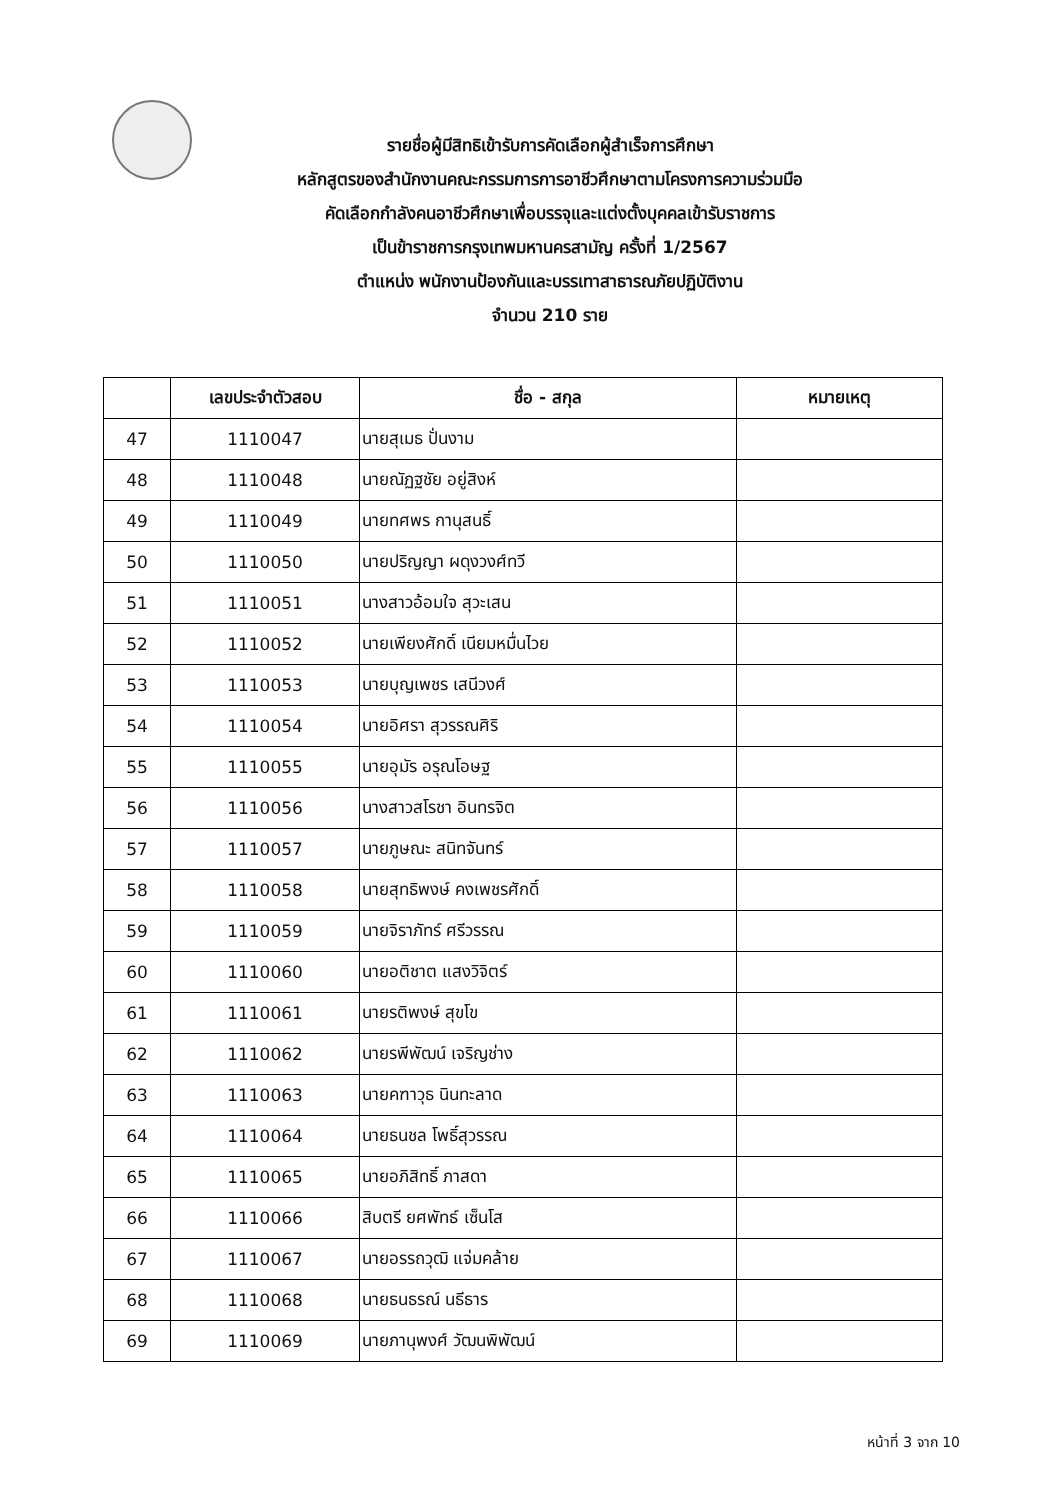รายชื่อผู้มีสิทธิเข้ารับการคัดเลือกผู้สำเร็จการศึกษา
หลักสูตรของสำนักงานคณะกรรมการการอาชีวศึกษาตามโครงการความร่วมมือ
คัดเลือกกำลังคนอาชีวศึกษาเพื่อบรรจุและแต่งตั้งบุคคลเข้ารับราชการ
เป็นข้าราชการกรุงเทพมหานครสามัญ ครั้งที่ 1/2567
ตำแหน่ง พนักงานป้องกันและบรรเทาสาธารณภัยปฏิบัติงาน
จำนวน 210 ราย
| | เลขประจำตัวสอบ | ชื่อ - สกุล | หมายเหตุ |
| --- | --- | --- | --- |
| 47 | 1110047 | นายสุเมธ ปั่นงาม | |
| 48 | 1110048 | นายณัฏฐชัย อยู่สิงห์ | |
| 49 | 1110049 | นายทศพร กานุสนธิ์ | |
| 50 | 1110050 | นายปริญญา ผดุงวงศ์ทวี | |
| 51 | 1110051 | นางสาวอ้อมใจ สุวะเสน | |
| 52 | 1110052 | นายเพียงศักดิ์ เนียมหมื่นไวย | |
| 53 | 1110053 | นายบุญเพชร เสนีวงศ์ | |
| 54 | 1110054 | นายอิศรา สุวรรณศิริ | |
| 55 | 1110055 | นายอุมัร อรุณโอษฐ | |
| 56 | 1110056 | นางสาวสโรชา อินทรจิต | |
| 57 | 1110057 | นายภูษณะ สนิทจันทร์ | |
| 58 | 1110058 | นายสุทธิพงษ์ คงเพชรศักดิ์ | |
| 59 | 1110059 | นายจิราภัทร์ ศรีวรรณ | |
| 60 | 1110060 | นายอติชาต แสงวิจิตร์ | |
| 61 | 1110061 | นายรติพงษ์ สุขโข | |
| 62 | 1110062 | นายรพีพัฒน์ เจริญช่าง | |
| 63 | 1110063 | นายคฑาวุธ นินทะลาด | |
| 64 | 1110064 | นายธนชล โพธิ์สุวรรณ | |
| 65 | 1110065 | นายอภิสิทธิ์ ภาสดา | |
| 66 | 1110066 | สิบตรี ยศพัทธ์ เซ็นโส | |
| 67 | 1110067 | นายอรรถวุฒิ แจ่มคล้าย | |
| 68 | 1110068 | นายธนธรณ์ นธีธาร | |
| 69 | 1110069 | นายภานุพงศ์ วัฒนพิพัฒน์ | |
หน้าที่ 3 จาก 10